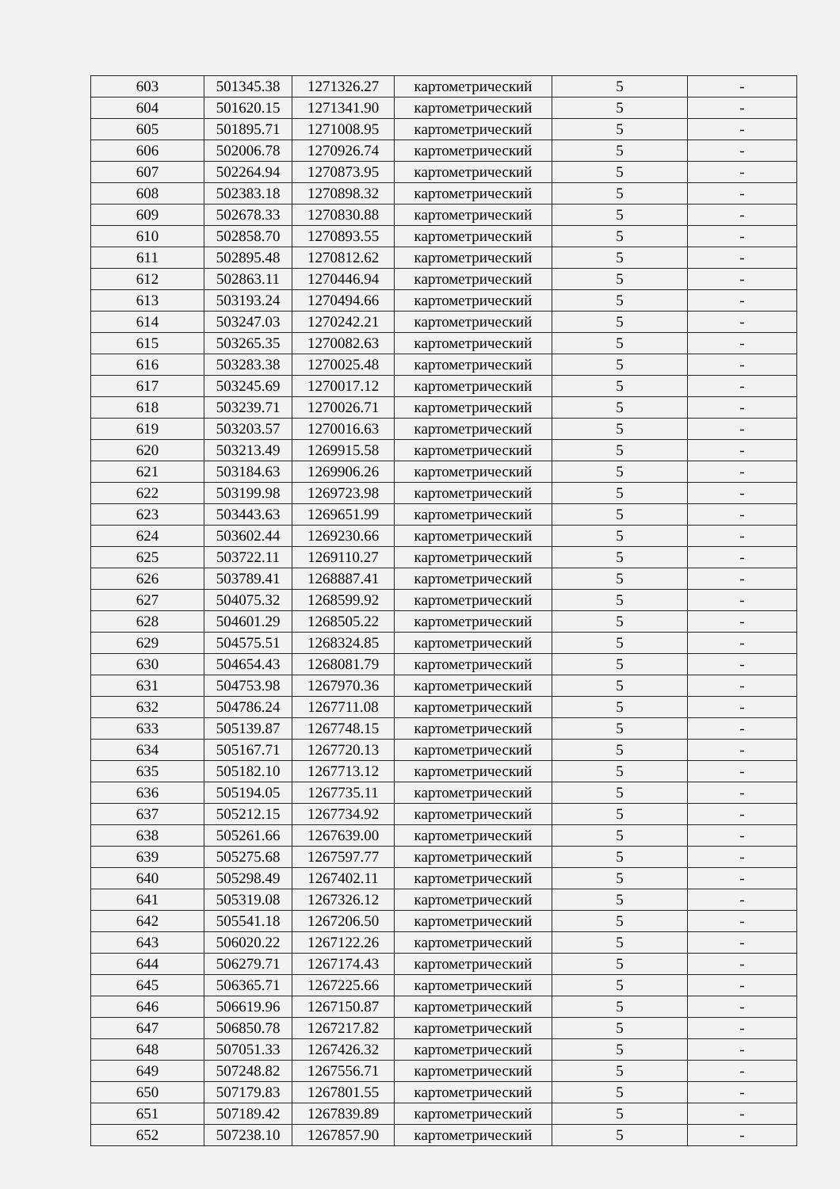| 603 | 501345.38 | 1271326.27 | картометрический | 5 | - |
| 604 | 501620.15 | 1271341.90 | картометрический | 5 | - |
| 605 | 501895.71 | 1271008.95 | картометрический | 5 | - |
| 606 | 502006.78 | 1270926.74 | картометрический | 5 | - |
| 607 | 502264.94 | 1270873.95 | картометрический | 5 | - |
| 608 | 502383.18 | 1270898.32 | картометрический | 5 | - |
| 609 | 502678.33 | 1270830.88 | картометрический | 5 | - |
| 610 | 502858.70 | 1270893.55 | картометрический | 5 | - |
| 611 | 502895.48 | 1270812.62 | картометрический | 5 | - |
| 612 | 502863.11 | 1270446.94 | картометрический | 5 | - |
| 613 | 503193.24 | 1270494.66 | картометрический | 5 | - |
| 614 | 503247.03 | 1270242.21 | картометрический | 5 | - |
| 615 | 503265.35 | 1270082.63 | картометрический | 5 | - |
| 616 | 503283.38 | 1270025.48 | картометрический | 5 | - |
| 617 | 503245.69 | 1270017.12 | картометрический | 5 | - |
| 618 | 503239.71 | 1270026.71 | картометрический | 5 | - |
| 619 | 503203.57 | 1270016.63 | картометрический | 5 | - |
| 620 | 503213.49 | 1269915.58 | картометрический | 5 | - |
| 621 | 503184.63 | 1269906.26 | картометрический | 5 | - |
| 622 | 503199.98 | 1269723.98 | картометрический | 5 | - |
| 623 | 503443.63 | 1269651.99 | картометрический | 5 | - |
| 624 | 503602.44 | 1269230.66 | картометрический | 5 | - |
| 625 | 503722.11 | 1269110.27 | картометрический | 5 | - |
| 626 | 503789.41 | 1268887.41 | картометрический | 5 | - |
| 627 | 504075.32 | 1268599.92 | картометрический | 5 | - |
| 628 | 504601.29 | 1268505.22 | картометрический | 5 | - |
| 629 | 504575.51 | 1268324.85 | картометрический | 5 | - |
| 630 | 504654.43 | 1268081.79 | картометрический | 5 | - |
| 631 | 504753.98 | 1267970.36 | картометрический | 5 | - |
| 632 | 504786.24 | 1267711.08 | картометрический | 5 | - |
| 633 | 505139.87 | 1267748.15 | картометрический | 5 | - |
| 634 | 505167.71 | 1267720.13 | картометрический | 5 | - |
| 635 | 505182.10 | 1267713.12 | картометрический | 5 | - |
| 636 | 505194.05 | 1267735.11 | картометрический | 5 | - |
| 637 | 505212.15 | 1267734.92 | картометрический | 5 | - |
| 638 | 505261.66 | 1267639.00 | картометрический | 5 | - |
| 639 | 505275.68 | 1267597.77 | картометрический | 5 | - |
| 640 | 505298.49 | 1267402.11 | картометрический | 5 | - |
| 641 | 505319.08 | 1267326.12 | картометрический | 5 | - |
| 642 | 505541.18 | 1267206.50 | картометрический | 5 | - |
| 643 | 506020.22 | 1267122.26 | картометрический | 5 | - |
| 644 | 506279.71 | 1267174.43 | картометрический | 5 | - |
| 645 | 506365.71 | 1267225.66 | картометрический | 5 | - |
| 646 | 506619.96 | 1267150.87 | картометрический | 5 | - |
| 647 | 506850.78 | 1267217.82 | картометрический | 5 | - |
| 648 | 507051.33 | 1267426.32 | картометрический | 5 | - |
| 649 | 507248.82 | 1267556.71 | картометрический | 5 | - |
| 650 | 507179.83 | 1267801.55 | картометрический | 5 | - |
| 651 | 507189.42 | 1267839.89 | картометрический | 5 | - |
| 652 | 507238.10 | 1267857.90 | картометрический | 5 | - |